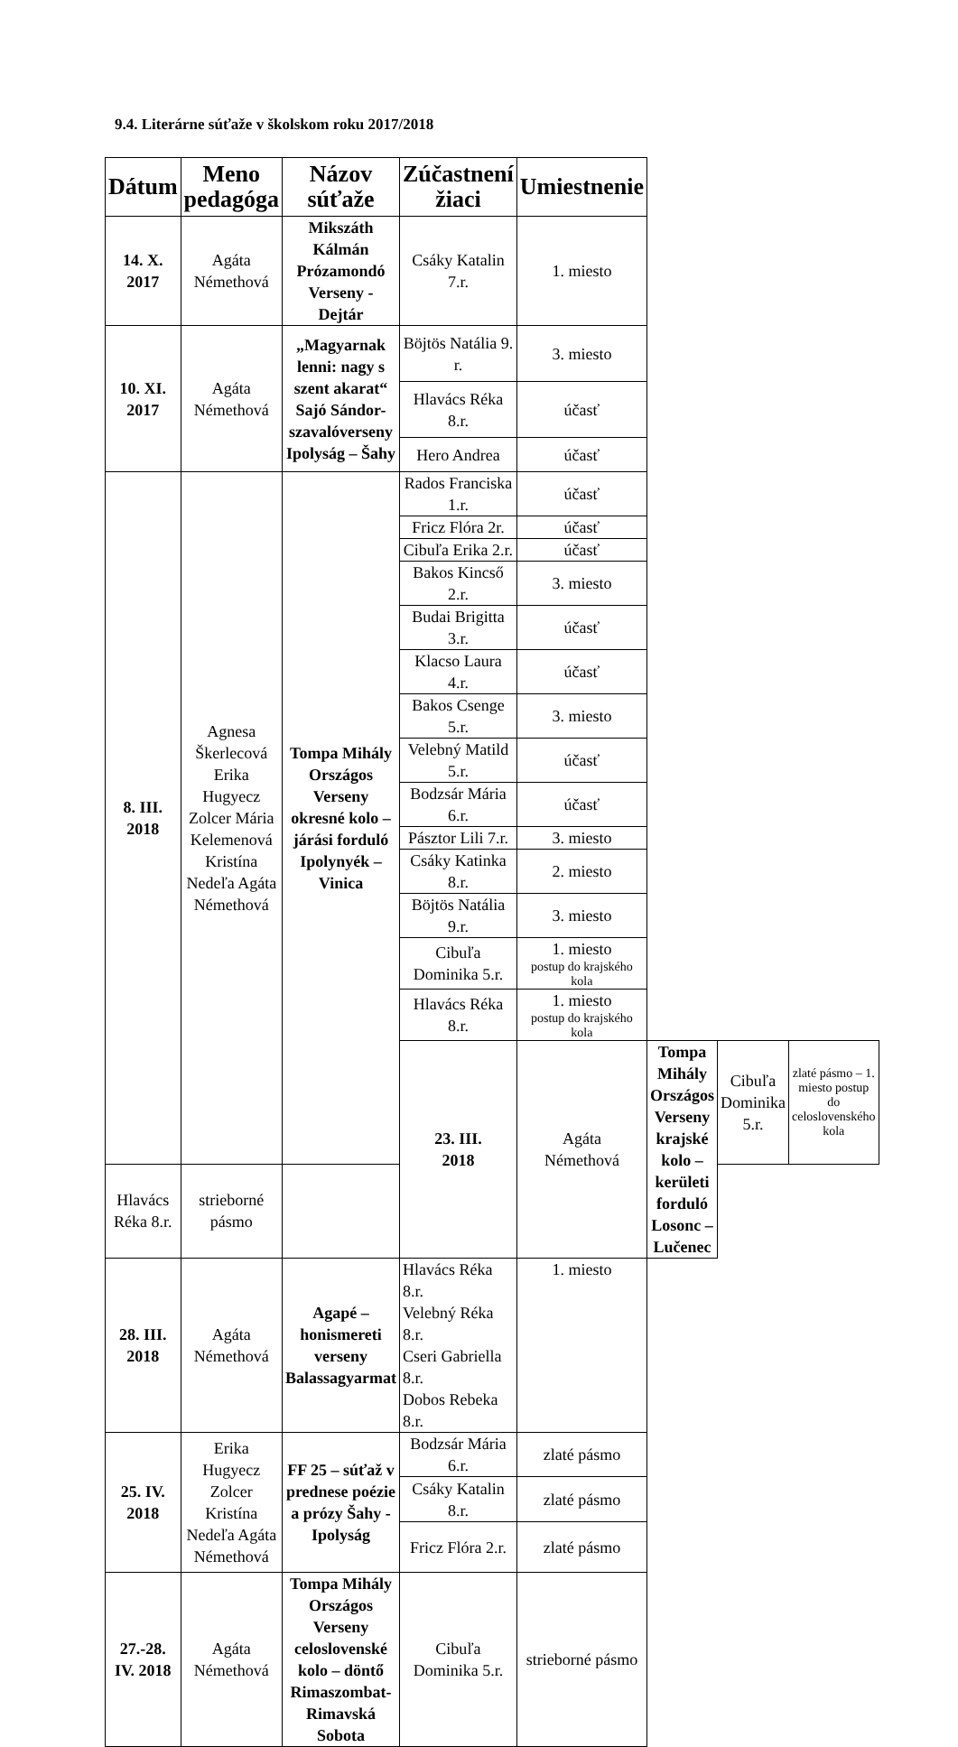9.4. Literárne súťaže v školskom roku 2017/2018
| Dátum | Meno pedagóga | Názov súťaže | Zúčastnení žiaci | Umiestnenie | | | |
| --- | --- | --- | --- | --- | --- | --- | --- |
| 14. X. 2017 | Agáta Némethová | Mikszáth Kálmán Prózamondó Verseny - Dejtár | Csáky Katalin 7.r. | 1. miesto | | | |
| 10. XI. 2017 | Agáta Némethová | „Magyarnak lenni: nagy s szent akarat“ Sajó Sándor-szavalóverseny Ipolyság – Šahy | Böjtös Natália 9. r. | 3. miesto | | | |
| | | | Hlavács Réka 8.r. | účasť | | | |
| | | | Hero Andrea | účasť | | | |
| 8. III. 2018 | Agnesa Škerlecová Erika Hugyecz Zolcer Mária Kelemenová Kristína Nedeľa Agáta Némethová | Tompa Mihály Országos Verseny okresné kolo – járási forduló Ipolynyék – Vinica | Rados Franciska 1.r. | účasť | | | |
| | | | Fricz Flóra 2r. | účasť | | | |
| | | | Cibuľa Erika 2.r. | účasť | | | |
| | | | Bakos Kincső 2.r. | 3. miesto | | | |
| | | | Budai Brigitta 3.r. | účasť | | | |
| | | | Klacso Laura 4.r. | účasť | | | |
| | | | Bakos Csenge 5.r. | 3. miesto | | | |
| | | | Velebný Matild 5.r. | účasť | | | |
| | | | Bodzsár Mária 6.r. | účasť | | | |
| | | | Pásztor Lili 7.r. | 3. miesto | | | |
| | | | Csáky Katinka 8.r. | 2. miesto | | | |
| | | | Böjtös Natália 9.r. | 3. miesto | | | |
| | | | Cibuľa Dominika 5.r. | 1. miesto postup do krajského kola | | | |
| | | | Hlavács Réka 8.r. | 1. miesto postup do krajského kola | | | |
| | | | 23. III. 2018 | Agáta Némethová | Tompa Mihály Országos Verseny krajské kolo – kerületi forduló Losonc – Lučenec | Cibuľa Dominika 5.r. | zlaté pásmo – 1. miesto postup do celoslovenského kola |
| Hlavács Réka 8.r. | strieborné pásmo | | | | | | |
| 28. III. 2018 | Agáta Némethová | Agapé – honismereti verseny Balassagyarmat | Hlavács Réka 8.r. Velebný Réka 8.r. Cseri Gabriella 8.r. Dobos Rebeka 8.r. | 1. miesto | | | |
| 25. IV. 2018 | Erika Hugyecz Zolcer Kristína Nedeľa Agáta Némethová | FF 25 – súťaž v prednese poézie a prózy Šahy - Ipolyság | Bodzsár Mária 6.r. | zlaté pásmo | | | |
| | | | Csáky Katalin 8.r. | zlaté pásmo | | | |
| | | | Fricz Flóra 2.r. | zlaté pásmo | | | |
| 27.-28. IV. 2018 | Agáta Némethová | Tompa Mihály Országos Verseny celoslovenské kolo – döntő Rimaszombat-Rimavská Sobota | Cibuľa Dominika 5.r. | strieborné pásmo | | | |